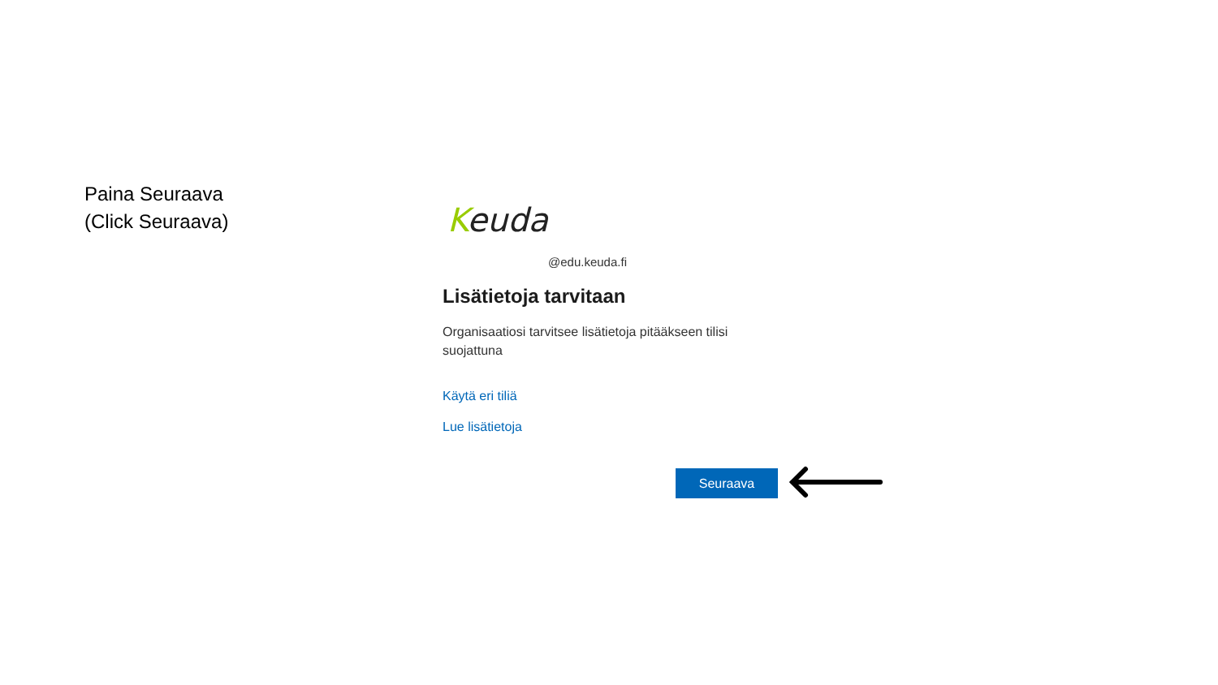Paina Seuraava
(Click Seuraava)
Keuda
@edu.keuda.fi
Lisätietoja tarvitaan
Organisaatiosi tarvitsee lisätietoja pitääkseen tilisi suojattuna
Käytä eri tiliä
Lue lisätietoja
Seuraava